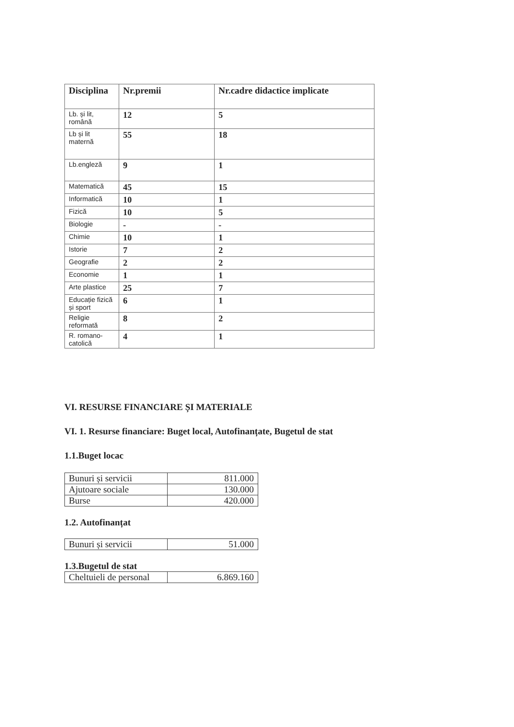| Disciplina | Nr.premii | Nr.cadre didactice implicate |
| --- | --- | --- |
| Lb. și lit, română | 12 | 5 |
| Lb și lit maternă | 55 | 18 |
| Lb.engleză | 9 | 1 |
| Matematică | 45 | 15 |
| Informatică | 10 | 1 |
| Fizică | 10 | 5 |
| Biologie | - | - |
| Chimie | 10 | 1 |
| Istorie | 7 | 2 |
| Geografie | 2 | 2 |
| Economie | 1 | 1 |
| Arte plastice | 25 | 7 |
| Educație fizică și sport | 6 | 1 |
| Religie reformată | 8 | 2 |
| R. romano-catolică | 4 | 1 |
VI. RESURSE FINANCIARE ȘI MATERIALE
VI. 1. Resurse financiare: Buget local, Autofinanțate, Bugetul de stat
1.1.Buget locac
| Bunuri și servicii | 811.000 |
| Ajutoare sociale | 130.000 |
| Burse | 420.000 |
1.2. Autofinanțat
| Bunuri și servicii | 51.000 |
1.3.Bugetul de stat
| Cheltuieli de personal | 6.869.160 |